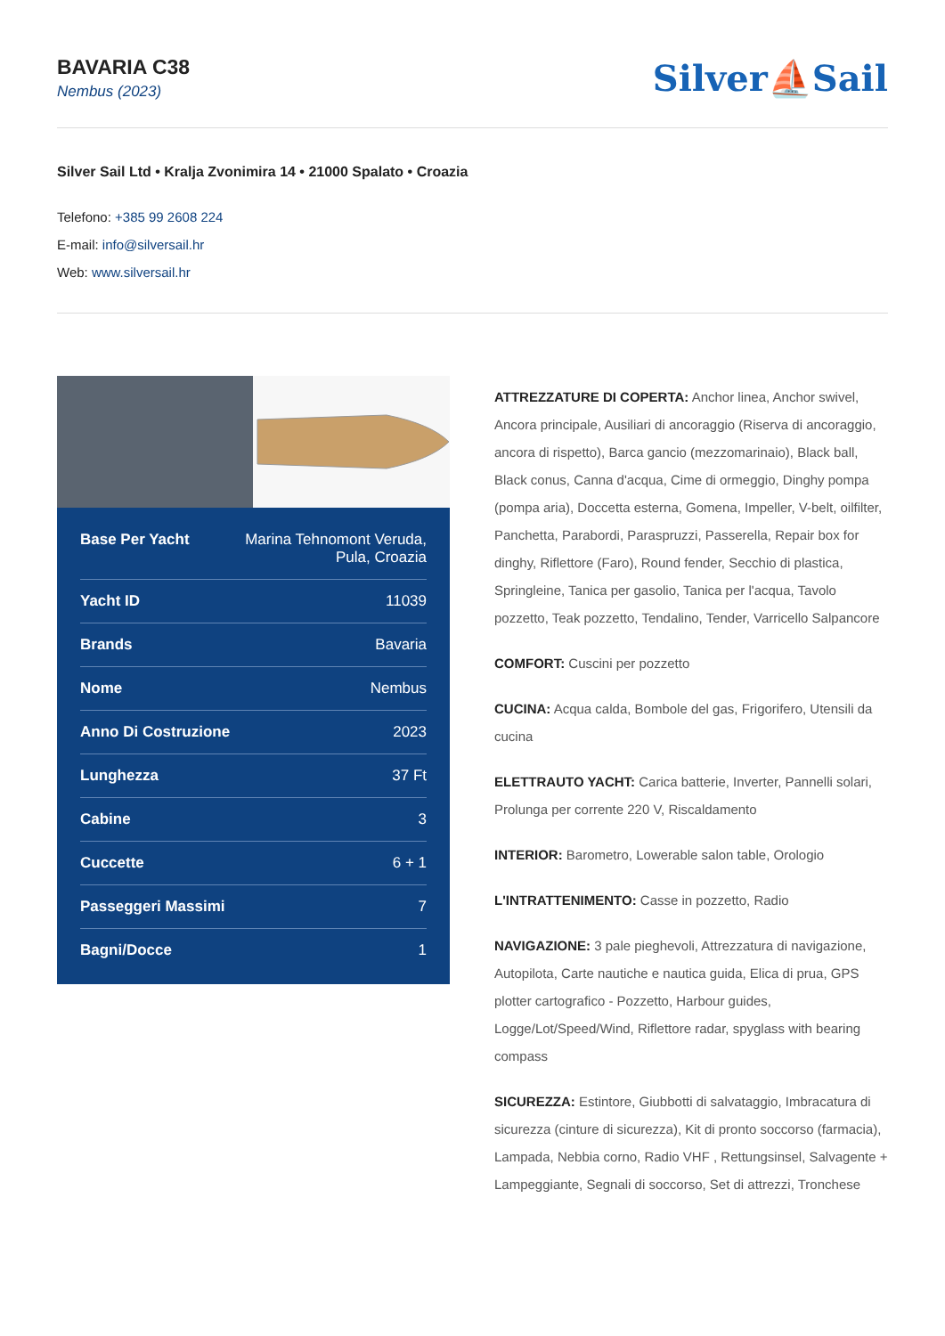BAVARIA C38
Nembus (2023)
Silver⛵Sail
Silver Sail Ltd • Kralja Zvonimira 14 • 21000 Spalato • Croazia
Telefono: +385 99 2608 224
E-mail: info@silversail.hr
Web: www.silversail.hr
| Base Per Yacht | Marina Tehnomont Veruda, Pula, Croazia |
| Yacht ID | 11039 |
| Brands | Bavaria |
| Nome | Nembus |
| Anno Di Costruzione | 2023 |
| Lunghezza | 37 Ft |
| Cabine | 3 |
| Cuccette | 6 + 1 |
| Passeggeri Massimi | 7 |
| Bagni/Docce | 1 |
ATTREZZATURE DI COPERTA: Anchor linea, Anchor swivel, Ancora principale, Ausiliari di ancoraggio (Riserva di ancoraggio, ancora di rispetto), Barca gancio (mezzomarinaio), Black ball, Black conus, Canna d'acqua, Cime di ormeggio, Dinghy pompa (pompa aria), Doccetta esterna, Gomena, Impeller, V-belt, oilfilter, Panchetta, Parabordi, Paraspruzzi, Passerella, Repair box for dinghy, Riflettore (Faro), Round fender, Secchio di plastica, Springleine, Tanica per gasolio, Tanica per l'acqua, Tavolo pozzetto, Teak pozzetto, Tendalino, Tender, Varricello Salpancore
COMFORT: Cuscini per pozzetto
CUCINA: Acqua calda, Bombole del gas, Frigorifero, Utensili da cucina
ELETTRAUTO YACHT: Carica batterie, Inverter, Pannelli solari, Prolunga per corrente 220 V, Riscaldamento
INTERIOR: Barometro, Lowerable salon table, Orologio
L'INTRATTENIMENTO: Casse in pozzetto, Radio
NAVIGAZIONE: 3 pale pieghevoli, Attrezzatura di navigazione, Autopilota, Carte nautiche e nautica guida, Elica di prua, GPS plotter cartografico - Pozzetto, Harbour guides, Logge/Lot/Speed/Wind, Riflettore radar, spyglass with bearing compass
SICUREZZA: Estintore, Giubbotti di salvataggio, Imbracatura di sicurezza (cinture di sicurezza), Kit di pronto soccorso (farmacia), Lampada, Nebbia corno, Radio VHF , Rettungsinsel, Salvagente + Lampeggiante, Segnali di soccorso, Set di attrezzi, Tronchese